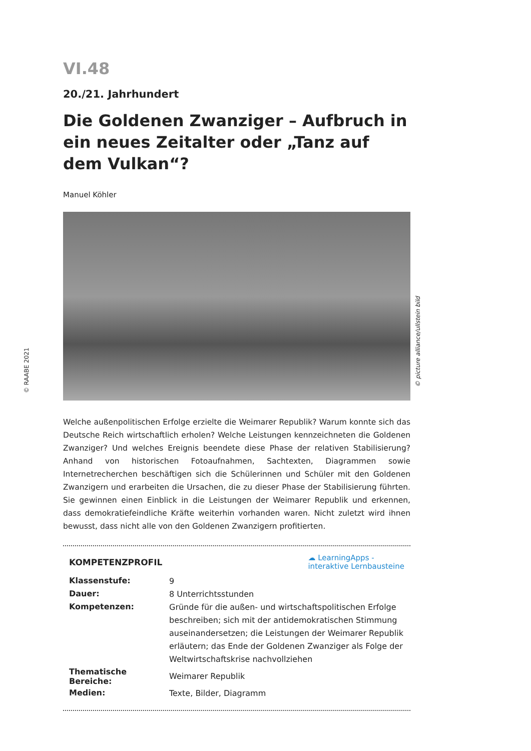VI.48
20./21. Jahrhundert
Die Goldenen Zwanziger – Aufbruch in ein neues Zeitalter oder „Tanz auf dem Vulkan“?
Manuel Köhler
Welche außenpolitischen Erfolge erzielte die Weimarer Republik? Warum konnte sich das Deutsche Reich wirtschaftlich erholen? Welche Leistungen kennzeichneten die Goldenen Zwanziger? Und welches Ereignis beendete diese Phase der relativen Stabilisierung? Anhand von historischen Fotoaufnahmen, Sachtexten, Diagrammen sowie Internetrecherchen beschäftigen sich die Schülerinnen und Schüler mit den Goldenen Zwanzigern und erarbeiten die Ursachen, die zu dieser Phase der Stabilisierung führten. Sie gewinnen einen Einblick in die Leistungen der Weimarer Republik und erkennen, dass demokratiefeindliche Kräfte weiterhin vorhanden waren. Nicht zuletzt wird ihnen bewusst, dass nicht alle von den Goldenen Zwanzigern profitierten.
KOMPETENZPROFIL
☁ LearningApps -
interaktive Lernbausteine
| Klassenstufe: | 9 |
| Dauer: | 8 Unterrichtsstunden |
| Kompetenzen: | Gründe für die außen- und wirtschaftspolitischen Erfolge beschreiben; sich mit der antidemokratischen Stimmung auseinandersetzen; die Leistungen der Weimarer Republik erläutern; das Ende der Goldenen Zwanziger als Folge der Weltwirtschaftskrise nachvollziehen |
| Thematische Bereiche: | Weimarer Republik |
| Medien: | Texte, Bilder, Diagramm |
© picture alliance/ullstein bild
© RAABE 2021